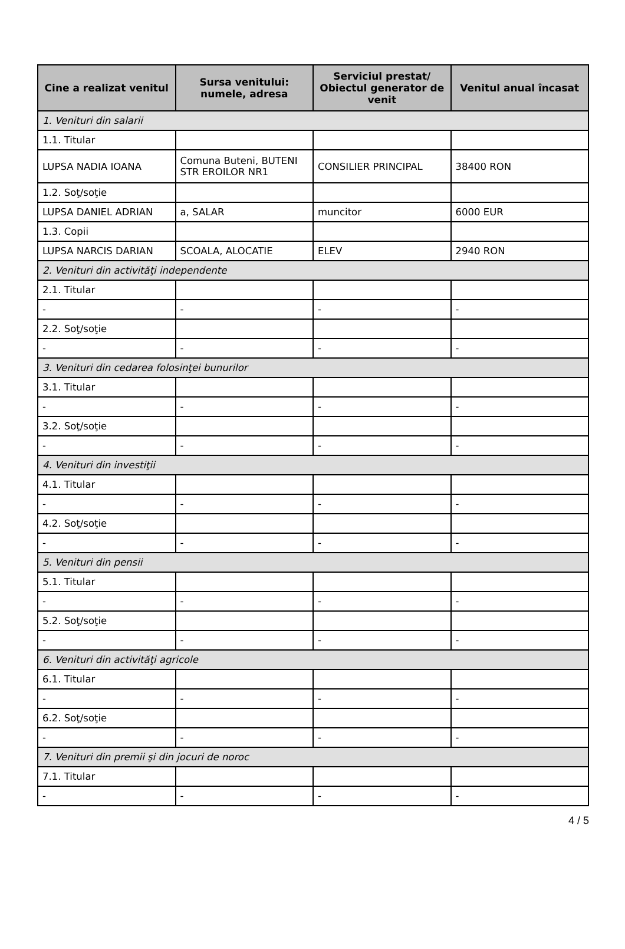| Cine a realizat venitul | Sursa venitului: numele, adresa | Serviciul prestat/ Obiectul generator de venit | Venitul anual încasat |
| --- | --- | --- | --- |
| 1. Venituri din salarii | | | |
| 1.1. Titular | | | |
| LUPSA NADIA IOANA | Comuna Buteni, BUTENI STR EROILOR NR1 | CONSILIER PRINCIPAL | 38400 RON |
| 1.2. Soţ/soţie | | | |
| LUPSA DANIEL ADRIAN | a, SALAR | muncitor | 6000 EUR |
| 1.3. Copii | | | |
| LUPSA NARCIS DARIAN | SCOALA, ALOCATIE | ELEV | 2940 RON |
| 2. Venituri din activităţi independente | | | |
| 2.1. Titular | | | |
| - | - | - | - |
| 2.2. Soţ/soţie | | | |
| - | - | - | - |
| 3. Venituri din cedarea folosinţei bunurilor | | | |
| 3.1. Titular | | | |
| - | - | - | - |
| 3.2. Soţ/soţie | | | |
| - | - | - | - |
| 4. Venituri din investiţii | | | |
| 4.1. Titular | | | |
| - | - | - | - |
| 4.2. Soţ/soţie | | | |
| - | - | - | - |
| 5. Venituri din pensii | | | |
| 5.1. Titular | | | |
| - | - | - | - |
| 5.2. Soţ/soţie | | | |
| - | - | - | - |
| 6. Venituri din activităţi agricole | | | |
| 6.1. Titular | | | |
| - | - | - | - |
| 6.2. Soţ/soţie | | | |
| - | - | - | - |
| 7. Venituri din premii şi din jocuri de noroc | | | |
| 7.1. Titular | | | |
| - | - | - | - |
4 / 5